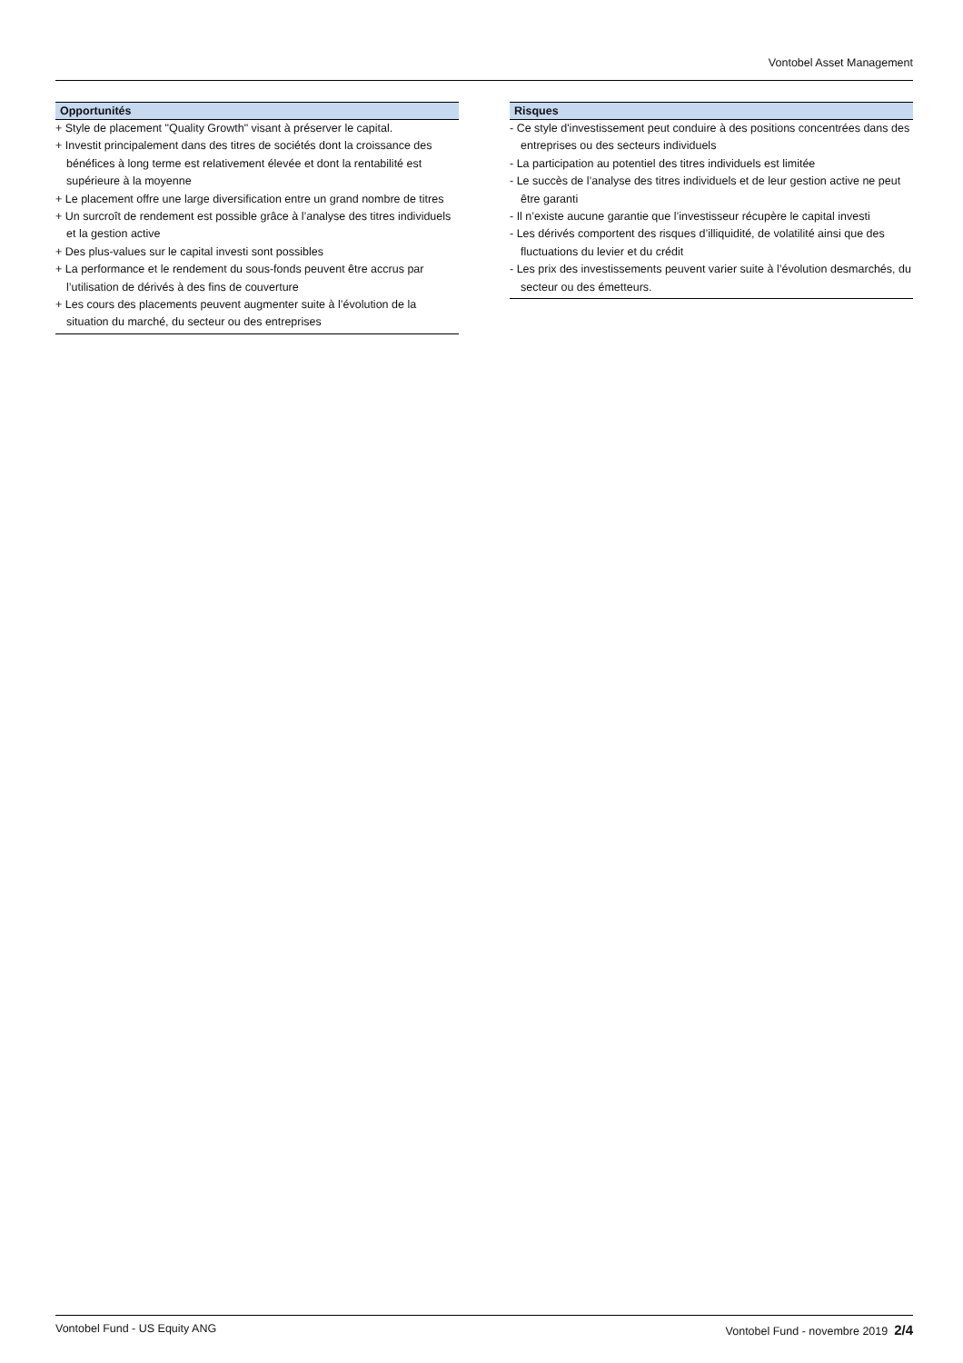Vontobel Asset Management
Opportunités
+ Style de placement "Quality Growth" visant à préserver le capital.
+ Investit principalement dans des titres de sociétés dont la croissance des bénéfices à long terme est relativement élevée et dont la rentabilité est supérieure à la moyenne
+ Le placement offre une large diversification entre un grand nombre de titres
+ Un surcroît de rendement est possible grâce à l’analyse des titres individuels et la gestion active
+ Des plus-values sur le capital investi sont possibles
+ La performance et le rendement du sous-fonds peuvent être accrus par l’utilisation de dérivés à des fins de couverture
+ Les cours des placements peuvent augmenter suite à l’évolution de la situation du marché, du secteur ou des entreprises
Risques
- Ce style d'investissement peut conduire à des positions concentrées dans des entreprises ou des secteurs individuels
- La participation au potentiel des titres individuels est limitée
- Le succès de l’analyse des titres individuels et de leur gestion active ne peut être garanti
- Il n’existe aucune garantie que l’investisseur récupère le capital investi
- Les dérivés comportent des risques d’illiquidité, de volatilité ainsi que des fluctuations du levier et du crédit
- Les prix des investissements peuvent varier suite à l’évolution desmarchés, du secteur ou des émetteurs.
Vontobel Fund - US Equity ANG Vontobel Fund - novembre 2019 2/4